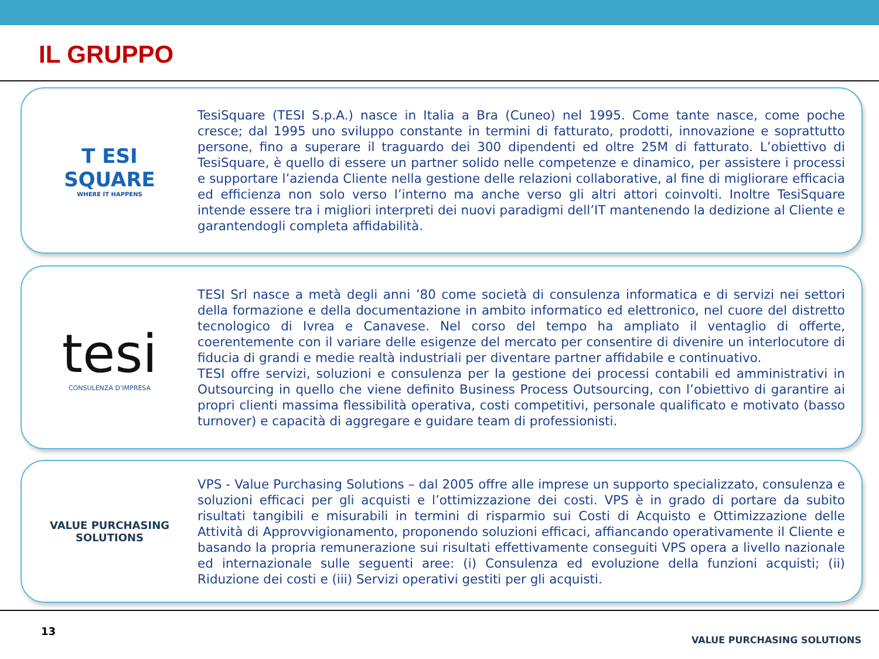IL GRUPPO
T ESI
SQUARE
WHERE IT HAPPENS
TesiSquare (TESI S.p.A.) nasce in Italia a Bra (Cuneo) nel 1995. Come tante nasce, come poche cresce; dal 1995 uno sviluppo constante in termini di fatturato, prodotti, innovazione e soprattutto persone, fino a superare il traguardo dei 300 dipendenti ed oltre 25M di fatturato. L’obiettivo di TesiSquare, è quello di essere un partner solido nelle competenze e dinamico, per assistere i processi e supportare l’azienda Cliente nella gestione delle relazioni collaborative, al fine di migliorare efficacia ed efficienza non solo verso l’interno ma anche verso gli altri attori coinvolti. Inoltre TesiSquare intende essere tra i migliori interpreti dei nuovi paradigmi dell’IT mantenendo la dedizione al Cliente e garantendogli completa affidabilità.
tesi
CONSULENZA D’IMPRESA
TESI Srl nasce a metà degli anni ’80 come società di consulenza informatica e di servizi nei settori della formazione e della documentazione in ambito informatico ed elettronico, nel cuore del distretto tecnologico di Ivrea e Canavese. Nel corso del tempo ha ampliato il ventaglio di offerte, coerentemente con il variare delle esigenze del mercato per consentire di divenire un interlocutore di fiducia di grandi e medie realtà industriali per diventare partner affidabile e continuativo.
TESI offre servizi, soluzioni e consulenza per la gestione dei processi contabili ed amministrativi in Outsourcing in quello che viene definito Business Process Outsourcing, con l’obiettivo di garantire ai propri clienti massima flessibilità operativa, costi competitivi, personale qualificato e motivato (basso turnover) e capacità di aggregare e guidare team di professionisti.
VALUE PURCHASING SOLUTIONS
VPS - Value Purchasing Solutions – dal 2005 offre alle imprese un supporto specializzato, consulenza e soluzioni efficaci per gli acquisti e l’ottimizzazione dei costi. VPS è in grado di portare da subito risultati tangibili e misurabili in termini di risparmio sui Costi di Acquisto e Ottimizzazione delle Attività di Approvvigionamento, proponendo soluzioni efficaci, affiancando operativamente il Cliente e basando la propria remunerazione sui risultati effettivamente conseguiti VPS opera a livello nazionale ed internazionale sulle seguenti aree: (i) Consulenza ed evoluzione della funzioni acquisti; (ii) Riduzione dei costi e (iii) Servizi operativi gestiti per gli acquisti.
13 VALUE PURCHASING SOLUTIONS